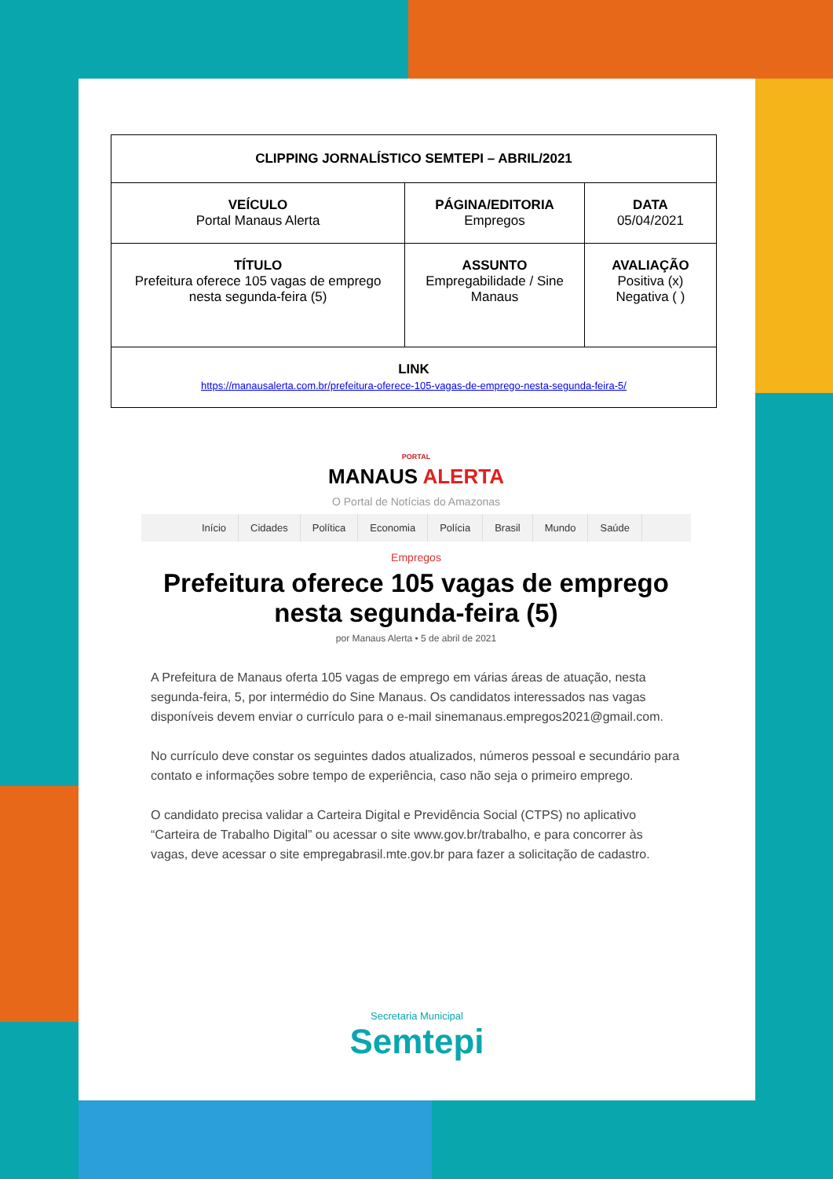| CLIPPING JORNALÍSTICO SEMTEPI – ABRIL/2021 | | |
| VEÍCULO Portal Manaus Alerta | PÁGINA/EDITORIA Empregos | DATA 05/04/2021 |
| TÍTULO Prefeitura oferece 105 vagas de emprego nesta segunda-feira (5) | ASSUNTO Empregabilidade / Sine Manaus | AVALIAÇÃO Positiva (x) Negativa ( ) |
| LINK https://manausalerta.com.br/prefeitura-oferece-105-vagas-de-emprego-nesta-segunda-feira-5/ | | |
PORTAL
MANAUS ALERTA
O Portal de Notícias do Amazonas
Início Cidades Política Economia Polícia Brasil Mundo Saúde
Empregos
Prefeitura oferece 105 vagas de emprego nesta segunda-feira (5)
por Manaus Alerta • 5 de abril de 2021
A Prefeitura de Manaus oferta 105 vagas de emprego em várias áreas de atuação, nesta segunda-feira, 5, por intermédio do Sine Manaus. Os candidatos interessados nas vagas disponíveis devem enviar o currículo para o e-mail sinemanaus.empregos2021@gmail.com.
No currículo deve constar os seguintes dados atualizados, números pessoal e secundário para contato e informações sobre tempo de experiência, caso não seja o primeiro emprego.
O candidato precisa validar a Carteira Digital e Previdência Social (CTPS) no aplicativo “Carteira de Trabalho Digital” ou acessar o site www.gov.br/trabalho, e para concorrer às vagas, deve acessar o site empregabrasil.mte.gov.br para fazer a solicitação de cadastro.
Secretaria Municipal
Semtepi